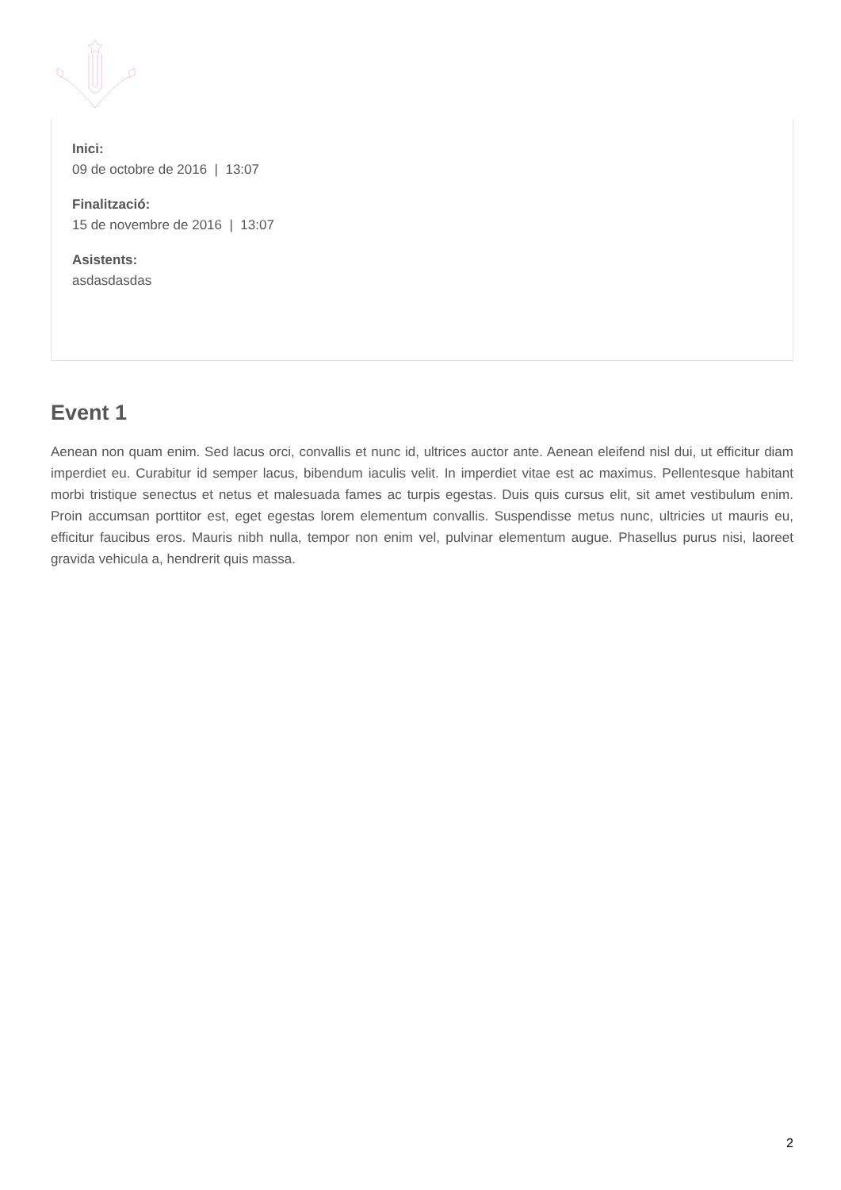Inici:
09 de octobre de 2016 | 13:07
Finalització:
15 de novembre de 2016 | 13:07
Asistents:
asdasdasdas
Event 1
Aenean non quam enim. Sed lacus orci, convallis et nunc id, ultrices auctor ante. Aenean eleifend nisl dui, ut efficitur diam imperdiet eu. Curabitur id semper lacus, bibendum iaculis velit. In imperdiet vitae est ac maximus. Pellentesque habitant morbi tristique senectus et netus et malesuada fames ac turpis egestas. Duis quis cursus elit, sit amet vestibulum enim. Proin accumsan porttitor est, eget egestas lorem elementum convallis. Suspendisse metus nunc, ultricies ut mauris eu, efficitur faucibus eros. Mauris nibh nulla, tempor non enim vel, pulvinar elementum augue. Phasellus purus nisi, laoreet gravida vehicula a, hendrerit quis massa.
2